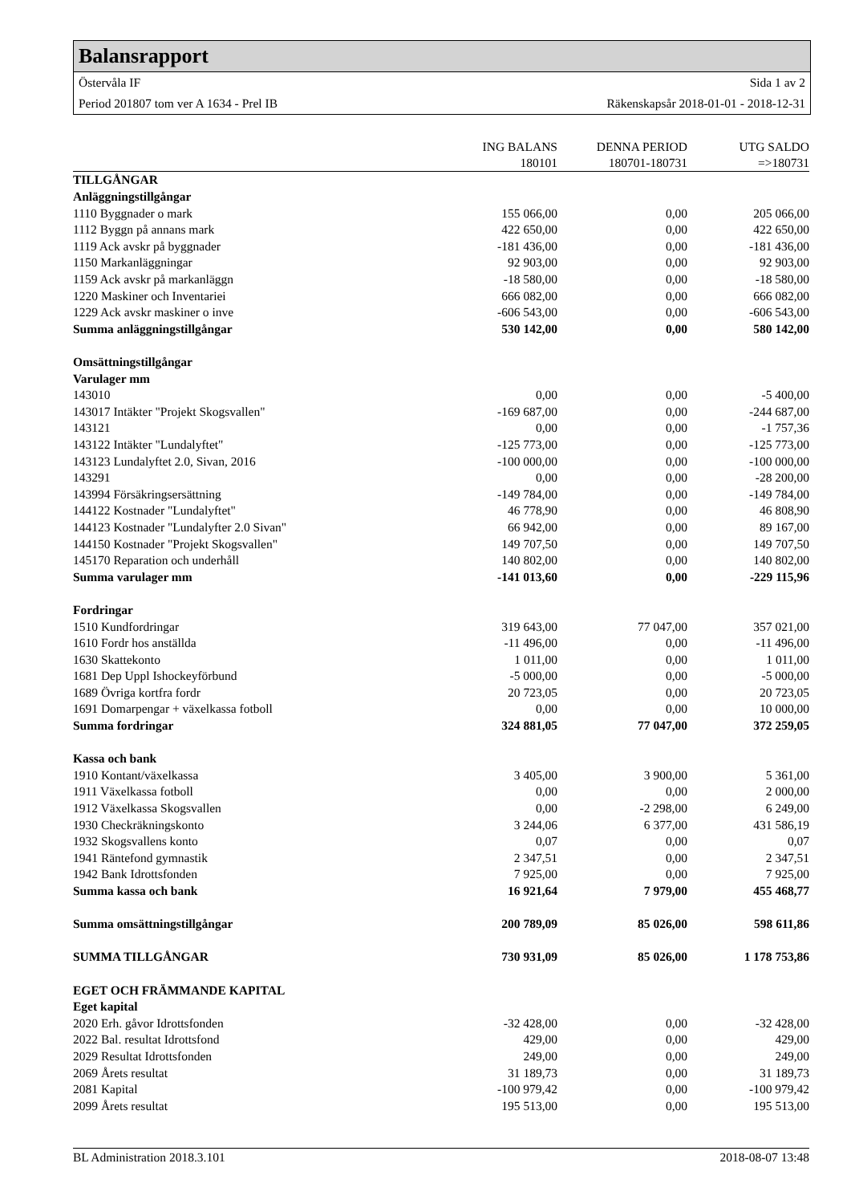Balansrapport
Östervåla IF Sida 1 av 2
Period 201807 tom ver A 1634 - Prel IB Räkenskapsår 2018-01-01 - 2018-12-31
| | ING BALANS | DENNA PERIOD | UTG SALDO |
| --- | --- | --- | --- |
| | 180101 | 180701-180731 | =>180731 |
| TILLGÅNGAR | | | |
| Anläggningstillgångar | | | |
| 1110 Byggnader o mark | 155 066,00 | 0,00 | 205 066,00 |
| 1112 Byggn på annans mark | 422 650,00 | 0,00 | 422 650,00 |
| 1119 Ack avskr på byggnader | -181 436,00 | 0,00 | -181 436,00 |
| 1150 Markanläggningar | 92 903,00 | 0,00 | 92 903,00 |
| 1159 Ack avskr på markanläggn | -18 580,00 | 0,00 | -18 580,00 |
| 1220 Maskiner och Inventariei | 666 082,00 | 0,00 | 666 082,00 |
| 1229 Ack avskr maskiner o inve | -606 543,00 | 0,00 | -606 543,00 |
| Summa anläggningstillgångar | 530 142,00 | 0,00 | 580 142,00 |
| Omsättningstillgångar | | | |
| Varulager mm | | | |
| 143010 | 0,00 | 0,00 | -5 400,00 |
| 143017 Intäkter "Projekt Skogsvallen" | -169 687,00 | 0,00 | -244 687,00 |
| 143121 | 0,00 | 0,00 | -1 757,36 |
| 143122 Intäkter "Lundalyftet" | -125 773,00 | 0,00 | -125 773,00 |
| 143123 Lundalyftet 2.0, Sivan, 2016 | -100 000,00 | 0,00 | -100 000,00 |
| 143291 | 0,00 | 0,00 | -28 200,00 |
| 143994 Försäkringsersättning | -149 784,00 | 0,00 | -149 784,00 |
| 144122 Kostnader "Lundalyftet" | 46 778,90 | 0,00 | 46 808,90 |
| 144123 Kostnader "Lundalyfter 2.0 Sivan" | 66 942,00 | 0,00 | 89 167,00 |
| 144150 Kostnader "Projekt Skogsvallen" | 149 707,50 | 0,00 | 149 707,50 |
| 145170 Reparation och underhåll | 140 802,00 | 0,00 | 140 802,00 |
| Summa varulager mm | -141 013,60 | 0,00 | -229 115,96 |
| Fordringar | | | |
| 1510 Kundfordringar | 319 643,00 | 77 047,00 | 357 021,00 |
| 1610 Fordr hos anställda | -11 496,00 | 0,00 | -11 496,00 |
| 1630 Skattekonto | 1 011,00 | 0,00 | 1 011,00 |
| 1681 Dep Uppl Ishockeyförbund | -5 000,00 | 0,00 | -5 000,00 |
| 1689 Övriga kortfra fordr | 20 723,05 | 0,00 | 20 723,05 |
| 1691 Domarpengar + växelkassa fotboll | 0,00 | 0,00 | 10 000,00 |
| Summa fordringar | 324 881,05 | 77 047,00 | 372 259,05 |
| Kassa och bank | | | |
| 1910 Kontant/växelkassa | 3 405,00 | 3 900,00 | 5 361,00 |
| 1911 Växelkassa fotboll | 0,00 | 0,00 | 2 000,00 |
| 1912 Växelkassa Skogsvallen | 0,00 | -2 298,00 | 6 249,00 |
| 1930 Checkräkningskonto | 3 244,06 | 6 377,00 | 431 586,19 |
| 1932 Skogsvallens konto | 0,07 | 0,00 | 0,07 |
| 1941 Räntefond gymnastik | 2 347,51 | 0,00 | 2 347,51 |
| 1942 Bank Idrottsfonden | 7 925,00 | 0,00 | 7 925,00 |
| Summa kassa och bank | 16 921,64 | 7 979,00 | 455 468,77 |
| Summa omsättningstillgångar | 200 789,09 | 85 026,00 | 598 611,86 |
| SUMMA TILLGÅNGAR | 730 931,09 | 85 026,00 | 1 178 753,86 |
| EGET OCH FRÄMMANDE KAPITAL | | | |
| Eget kapital | | | |
| 2020 Erh. gåvor Idrottsfonden | -32 428,00 | 0,00 | -32 428,00 |
| 2022 Bal. resultat Idrottsfond | 429,00 | 0,00 | 429,00 |
| 2029 Resultat Idrottsfonden | 249,00 | 0,00 | 249,00 |
| 2069 Årets resultat | 31 189,73 | 0,00 | 31 189,73 |
| 2081 Kapital | -100 979,42 | 0,00 | -100 979,42 |
| 2099 Årets resultat | 195 513,00 | 0,00 | 195 513,00 |
BL Administration 2018.3.101 2018-08-07 13:48